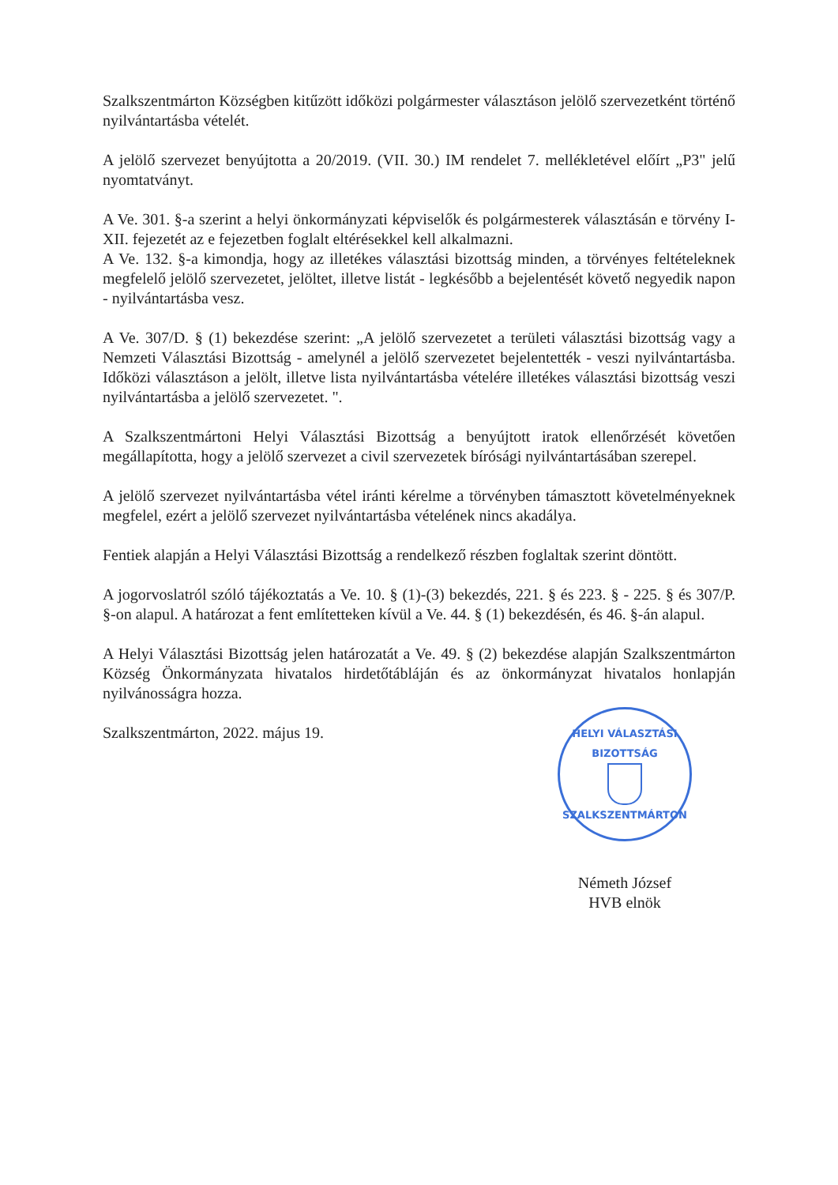Szalkszentmárton Községben kitűzött időközi polgármester választáson jelölő szervezetként történő nyilvántartásba vételét.
A jelölő szervezet benyújtotta a 20/2019. (VII. 30.) IM rendelet 7. mellékletével előírt „P3" jelű nyomtatványt.
A Ve. 301. §-a szerint a helyi önkormányzati képviselők és polgármesterek választásán e törvény I-XII. fejezetét az e fejezetben foglalt eltérésekkel kell alkalmazni.
A Ve. 132. §-a kimondja, hogy az illetékes választási bizottság minden, a törvényes feltételeknek megfelelő jelölő szervezetet, jelöltet, illetve listát - legkésőbb a bejelentését követő negyedik napon - nyilvántartásba vesz.
A Ve. 307/D. § (1) bekezdése szerint: „A jelölő szervezetet a területi választási bizottság vagy a Nemzeti Választási Bizottság - amelynél a jelölő szervezetet bejelentették - veszi nyilvántartásba. Időközi választáson a jelölt, illetve lista nyilvántartásba vételére illetékes választási bizottság veszi nyilvántartásba a jelölő szervezetet. ".
A Szalkszentmártoni Helyi Választási Bizottság a benyújtott iratok ellenőrzését követően megállapította, hogy a jelölő szervezet a civil szervezetek bírósági nyilvántartásában szerepel.
A jelölő szervezet nyilvántartásba vétel iránti kérelme a törvényben támasztott követelményeknek megfelel, ezért a jelölő szervezet nyilvántartásba vételének nincs akadálya.
Fentiek alapján a Helyi Választási Bizottság a rendelkező részben foglaltak szerint döntött.
A jogorvoslatról szóló tájékoztatás a Ve. 10. § (1)-(3) bekezdés, 221. § és 223. § - 225. § és 307/P. §-on alapul. A határozat a fent említetteken kívül a Ve. 44. § (1) bekezdésén, és 46. §-án alapul.
A Helyi Választási Bizottság jelen határozatát a Ve. 49. § (2) bekezdése alapján Szalkszentmárton Község Önkormányzata hivatalos hirdetőtábláján és az önkormányzat hivatalos honlapján nyilvánosságra hozza.
Szalkszentmárton, 2022. május 19.
HELYI VÁLASZTÁSI BIZOTTSÁG
SZALKSZENTMÁRTON
Németh József
HVB elnök